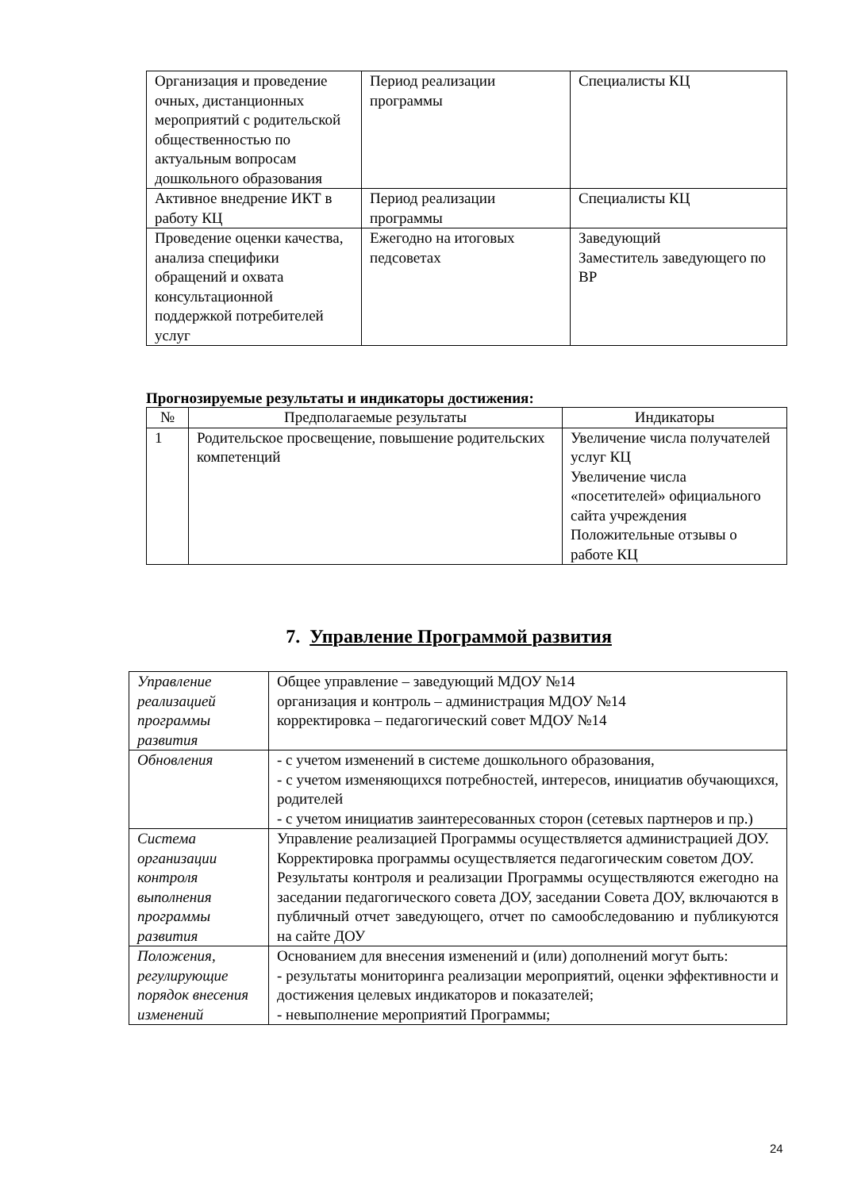| Организация и проведение очных, дистанционных мероприятий с родительской общественностью по актуальным вопросам дошкольного образования | Период реализации программы | Специалисты КЦ |
| Активное внедрение ИКТ в работу КЦ | Период реализации программы | Специалисты КЦ |
| Проведение оценки качества, анализа специфики обращений и охвата консультационной поддержкой потребителей услуг | Ежегодно на итоговых педсоветах | Заведующий Заместитель заведующего по ВР |
Прогнозируемые результаты и индикаторы достижения:
| № | Предполагаемые результаты | Индикаторы |
| --- | --- | --- |
| 1 | Родительское просвещение, повышение родительских компетенций | Увеличение числа получателей услуг КЦ Увеличение числа «посетителей» официального сайта учреждения Положительные отзывы о работе КЦ |
7. Управление Программой развития
| Управление реализацией программы развития | Общее управление – заведующий МДОУ №14 организация и контроль – администрация МДОУ №14 корректировка – педагогический совет МДОУ №14 |
| Обновления | - с учетом изменений в системе дошкольного образования, - с учетом изменяющихся потребностей, интересов, инициатив обучающихся, родителей - с учетом инициатив заинтересованных сторон (сетевых партнеров и пр.) |
| Система организации контроля выполнения программы развития | Управление реализацией Программы осуществляется администрацией ДОУ. Корректировка программы осуществляется педагогическим советом ДОУ. Результаты контроля и реализации Программы осуществляются ежегодно на заседании педагогического совета ДОУ, заседании Совета ДОУ, включаются в публичный отчет заведующего, отчет по самообследованию и публикуются на сайте ДОУ |
| Положения, регулирующие порядок внесения изменений | Основанием для внесения изменений и (или) дополнений могут быть: - результаты мониторинга реализации мероприятий, оценки эффективности и достижения целевых индикаторов и показателей; - невыполнение мероприятий Программы; |
24